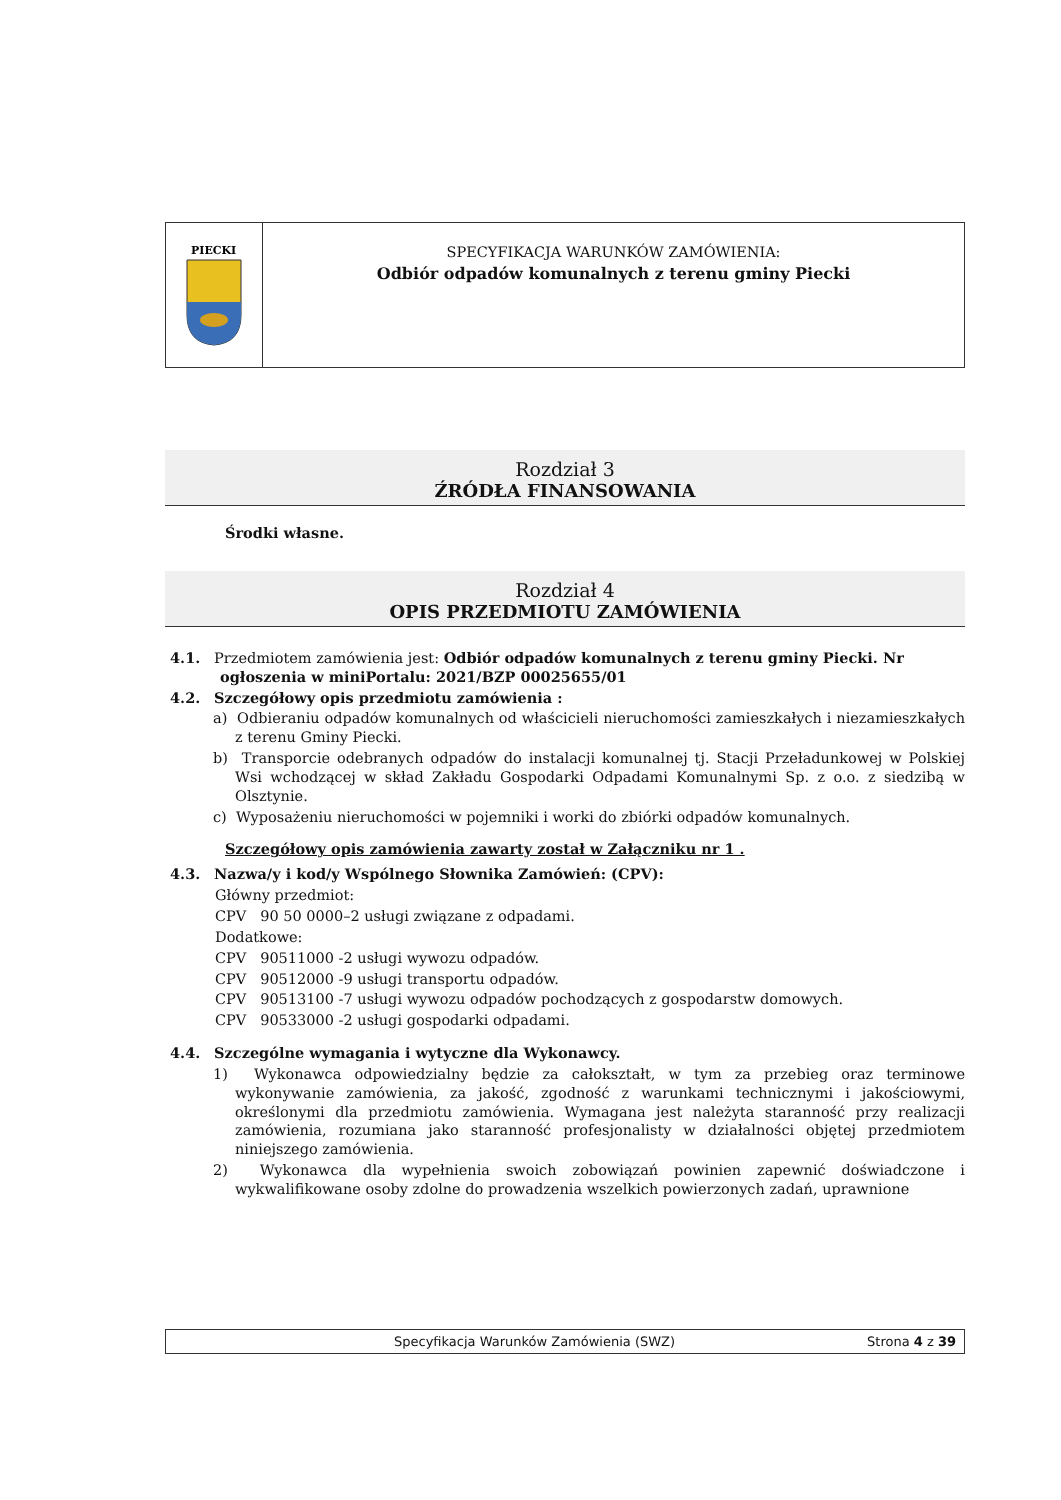PIECKI
SPECYFIKACJA WARUNKÓW ZAMÓWIENIA:
Odbiór odpadów komunalnych z terenu gminy Piecki
Rozdział 3
ŹRÓDŁA FINANSOWANIA
Środki własne.
Rozdział 4
OPIS PRZEDMIOTU ZAMÓWIENIA
4.1. Przedmiotem zamówienia jest: Odbiór odpadów komunalnych z terenu gminy Piecki. Nr ogłoszenia w miniPortalu: 2021/BZP 00025655/01
4.2. Szczegółowy opis przedmiotu zamówienia :
a) Odbieraniu odpadów komunalnych od właścicieli nieruchomości zamieszkałych i niezamieszkałych z terenu Gminy Piecki.
b) Transporcie odebranych odpadów do instalacji komunalnej tj. Stacji Przeładunkowej w Polskiej Wsi wchodzącej w skład Zakładu Gospodarki Odpadami Komunalnymi Sp. z o.o. z siedzibą w Olsztynie.
c) Wyposażeniu nieruchomości w pojemniki i worki do zbiórki odpadów komunalnych.
Szczegółowy opis zamówienia zawarty został w Załączniku nr 1 .
4.3. Nazwa/y i kod/y Wspólnego Słownika Zamówień: (CPV):
Główny przedmiot:
CPV 90 50 0000–2 usługi związane z odpadami.
Dodatkowe:
CPV 90511000 -2 usługi wywozu odpadów.
CPV 90512000 -9 usługi transportu odpadów.
CPV 90513100 -7 usługi wywozu odpadów pochodzących z gospodarstw domowych.
CPV 90533000 -2 usługi gospodarki odpadami.
4.4. Szczególne wymagania i wytyczne dla Wykonawcy.
1) Wykonawca odpowiedzialny będzie za całokształt, w tym za przebieg oraz terminowe wykonywanie zamówienia, za jakość, zgodność z warunkami technicznymi i jakościowymi, określonymi dla przedmiotu zamówienia. Wymagana jest należyta staranność przy realizacji zamówienia, rozumiana jako staranność profesjonalisty w działalności objętej przedmiotem niniejszego zamówienia.
2) Wykonawca dla wypełnienia swoich zobowiązań powinien zapewnić doświadczone i wykwalifikowane osoby zdolne do prowadzenia wszelkich powierzonych zadań, uprawnione
Specyfikacja Warunków Zamówienia (SWZ) Strona 4 z 39